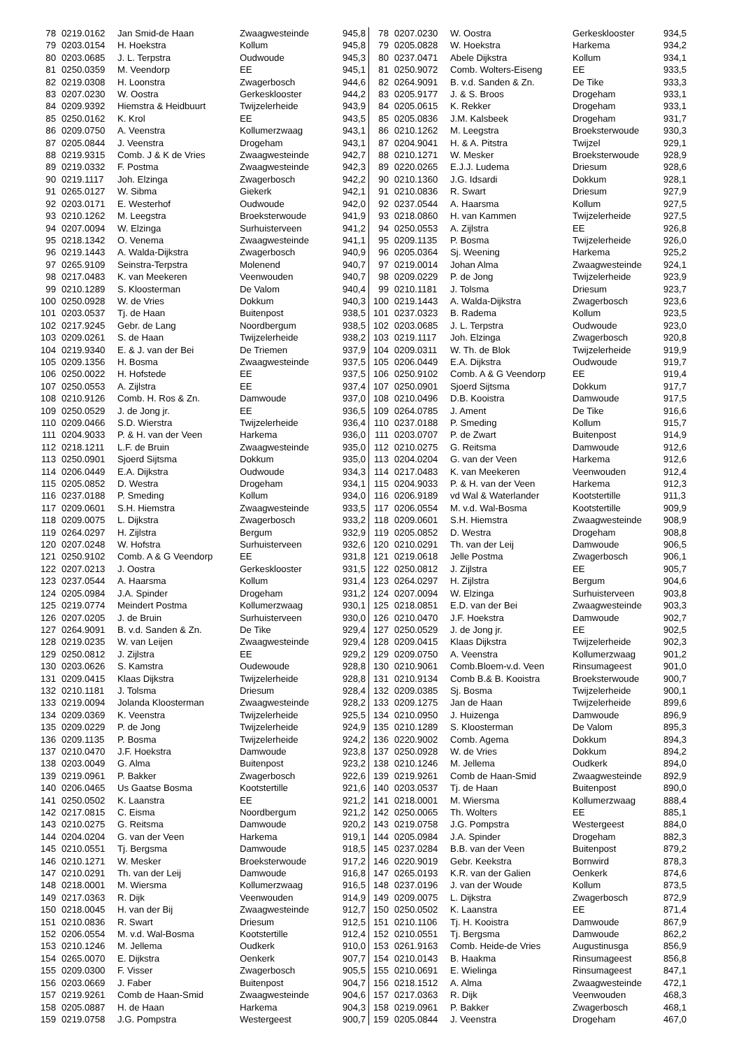| 78 | 0219.0162 | Jan Smid-de Haan | Zwaagwesteinde | 945,8 |
| 79 | 0203.0154 | H. Hoekstra | Kollum | 945,8 |
| 80 | 0203.0685 | J. L. Terpstra | Oudwoude | 945,3 |
| 81 | 0250.0359 | M. Veendorp | EE | 945,1 |
| 82 | 0219.0308 | H. Loonstra | Zwagerbosch | 944,6 |
| 83 | 0207.0230 | W. Oostra | Gerkesklooster | 944,2 |
| 84 | 0209.9392 | Hiemstra & Heidbuurt | Twijzelerheide | 943,9 |
| 85 | 0250.0162 | K. Krol | EE | 943,5 |
| 86 | 0209.0750 | A. Veenstra | Kollumerzwaag | 943,1 |
| 87 | 0205.0844 | J. Veenstra | Drogeham | 943,1 |
| 88 | 0219.9315 | Comb. J & K de Vries | Zwaagwesteinde | 942,7 |
| 89 | 0219.0332 | F. Postma | Zwaagwesteinde | 942,3 |
| 90 | 0219.1117 | Joh. Elzinga | Zwagerbosch | 942,2 |
| 91 | 0265.0127 | W. Sibma | Giekerk | 942,1 |
| 92 | 0203.0171 | E. Westerhof | Oudwoude | 942,0 |
| 93 | 0210.1262 | M. Leegstra | Broeksterwoude | 941,9 |
| 94 | 0207.0094 | W. Elzinga | Surhuisterveen | 941,2 |
| 95 | 0218.1342 | O. Venema | Zwaagwesteinde | 941,1 |
| 96 | 0219.1443 | A. Walda-Dijkstra | Zwagerbosch | 940,9 |
| 97 | 0265.9109 | Seinstra-Terpstra | Molenend | 940,7 |
| 98 | 0217.0483 | K. van Meekeren | Veenwouden | 940,7 |
| 99 | 0210.1289 | S. Kloosterman | De Valom | 940,4 |
| 100 | 0250.0928 | W. de Vries | Dokkum | 940,3 |
| 101 | 0203.0537 | Tj. de Haan | Buitenpost | 938,5 |
| 102 | 0217.9245 | Gebr. de Lang | Noordbergum | 938,5 |
| 103 | 0209.0261 | S. de Haan | Twijzelerheide | 938,2 |
| 104 | 0219.9340 | E. & J. van der Bei | De Triemen | 937,9 |
| 105 | 0209.1356 | H. Bosma | Zwaagwesteinde | 937,5 |
| 106 | 0250.0022 | H. Hofstede | EE | 937,5 |
| 107 | 0250.0553 | A. Zijlstra | EE | 937,4 |
| 108 | 0210.9126 | Comb. H. Ros & Zn. | Damwoude | 937,0 |
| 109 | 0250.0529 | J. de Jong jr. | EE | 936,5 |
| 110 | 0209.0466 | S.D. Wierstra | Twijzelerheide | 936,4 |
| 111 | 0204.9033 | P. & H. van der Veen | Harkema | 936,0 |
| 112 | 0218.1211 | L.F. de Bruin | Zwaagwesteinde | 935,0 |
| 113 | 0250.0901 | Sjoerd Sijtsma | Dokkum | 935,0 |
| 114 | 0206.0449 | E.A. Dijkstra | Oudwoude | 934,3 |
| 115 | 0205.0852 | D. Westra | Drogeham | 934,1 |
| 116 | 0237.0188 | P. Smeding | Kollum | 934,0 |
| 117 | 0209.0601 | S.H. Hiemstra | Zwaagwesteinde | 933,5 |
| 118 | 0209.0075 | L. Dijkstra | Zwagerbosch | 933,2 |
| 119 | 0264.0297 | H. Zijlstra | Bergum | 932,9 |
| 120 | 0207.0248 | W. Hofstra | Surhuisterveen | 932,6 |
| 121 | 0250.9102 | Comb. A & G Veendorp | EE | 931,8 |
| 122 | 0207.0213 | J. Oostra | Gerkesklooster | 931,5 |
| 123 | 0237.0544 | A. Haarsma | Kollum | 931,4 |
| 124 | 0205.0984 | J.A. Spinder | Drogeham | 931,2 |
| 125 | 0219.0774 | Meindert Postma | Kollumerzwaag | 930,1 |
| 126 | 0207.0205 | J. de Bruin | Surhuisterveen | 930,0 |
| 127 | 0264.9091 | B. v.d. Sanden & Zn. | De Tike | 929,4 |
| 128 | 0219.0235 | W. van Leijen | Zwaagwesteinde | 929,4 |
| 129 | 0250.0812 | J. Zijlstra | EE | 929,2 |
| 130 | 0203.0626 | S. Kamstra | Oudewoude | 928,8 |
| 131 | 0209.0415 | Klaas Dijkstra | Twijzelerheide | 928,8 |
| 132 | 0210.1181 | J. Tolsma | Driesum | 928,4 |
| 133 | 0219.0094 | Jolanda Kloosterman | Zwaagwesteinde | 928,2 |
| 134 | 0209.0369 | K. Veenstra | Twijzelerheide | 925,5 |
| 135 | 0209.0229 | P. de Jong | Twijzelerheide | 924,9 |
| 136 | 0209.1135 | P. Bosma | Twijzelerheide | 924,2 |
| 137 | 0210.0470 | J.F. Hoekstra | Damwoude | 923,8 |
| 138 | 0203.0049 | G. Alma | Buitenpost | 923,2 |
| 139 | 0219.0961 | P. Bakker | Zwagerbosch | 922,6 |
| 140 | 0206.0465 | Us Gaatse Bosma | Kootstertille | 921,6 |
| 141 | 0250.0502 | K. Laanstra | EE | 921,2 |
| 142 | 0217.0815 | C. Eisma | Noordbergum | 921,2 |
| 143 | 0210.0275 | G. Reitsma | Damwoude | 920,2 |
| 144 | 0204.0204 | G. van der Veen | Harkema | 919,1 |
| 145 | 0210.0551 | Tj. Bergsma | Damwoude | 918,5 |
| 146 | 0210.1271 | W. Mesker | Broeksterwoude | 917,2 |
| 147 | 0210.0291 | Th. van der Leij | Damwoude | 916,8 |
| 148 | 0218.0001 | M. Wiersma | Kollumerzwaag | 916,5 |
| 149 | 0217.0363 | R. Dijk | Veenwouden | 914,9 |
| 150 | 0218.0045 | H. van der Bij | Zwaagwesteinde | 912,7 |
| 151 | 0210.0836 | R. Swart | Driesum | 912,5 |
| 152 | 0206.0554 | M. v.d. Wal-Bosma | Kootstertille | 912,4 |
| 153 | 0210.1246 | M. Jellema | Oudkerk | 910,0 |
| 154 | 0265.0070 | E. Dijkstra | Oenkerk | 907,7 |
| 155 | 0209.0300 | F. Visser | Zwagerbosch | 905,5 |
| 156 | 0203.0669 | J. Faber | Buitenpost | 904,7 |
| 157 | 0219.9261 | Comb de Haan-Smid | Zwaagwesteinde | 904,6 |
| 158 | 0205.0887 | H. de Haan | Harkema | 904,3 |
| 159 | 0219.0758 | J.G. Pompstra | Westergeest | 900,7 |
| 78 | 0207.0230 | W. Oostra | Gerkesklooster | 934,5 |
| 79 | 0205.0828 | W. Hoekstra | Harkema | 934,2 |
| 80 | 0237.0471 | Abele Dijkstra | Kollum | 934,1 |
| 81 | 0250.9072 | Comb. Wolters-Eiseng | EE | 933,5 |
| 82 | 0264.9091 | B. v.d. Sanden & Zn. | De Tike | 933,3 |
| 83 | 0205.9177 | J. & S. Broos | Drogeham | 933,1 |
| 84 | 0205.0615 | K. Rekker | Drogeham | 933,1 |
| 85 | 0205.0836 | J.M. Kalsbeek | Drogeham | 931,7 |
| 86 | 0210.1262 | M. Leegstra | Broeksterwoude | 930,3 |
| 87 | 0204.9041 | H. & A. Pitstra | Twijzel | 929,1 |
| 88 | 0210.1271 | W. Mesker | Broeksterwoude | 928,9 |
| 89 | 0220.0265 | E.J.J. Ludema | Driesum | 928,6 |
| 90 | 0210.1360 | J.G. Idsardi | Dokkum | 928,1 |
| 91 | 0210.0836 | R. Swart | Driesum | 927,9 |
| 92 | 0237.0544 | A. Haarsma | Kollum | 927,5 |
| 93 | 0218.0860 | H. van Kammen | Twijzelerheide | 927,5 |
| 94 | 0250.0553 | A. Zijlstra | EE | 926,8 |
| 95 | 0209.1135 | P. Bosma | Twijzelerheide | 926,0 |
| 96 | 0205.0364 | Sj. Weening | Harkema | 925,2 |
| 97 | 0219.0014 | Johan Alma | Zwaagwesteinde | 924,1 |
| 98 | 0209.0229 | P. de Jong | Twijzelerheide | 923,9 |
| 99 | 0210.1181 | J. Tolsma | Driesum | 923,7 |
| 100 | 0219.1443 | A. Walda-Dijkstra | Zwagerbosch | 923,6 |
| 101 | 0237.0323 | B. Radema | Kollum | 923,5 |
| 102 | 0203.0685 | J. L. Terpstra | Oudwoude | 923,0 |
| 103 | 0219.1117 | Joh. Elzinga | Zwagerbosch | 920,8 |
| 104 | 0209.0311 | W. Th. de Blok | Twijzelerheide | 919,9 |
| 105 | 0206.0449 | E.A. Dijkstra | Oudwoude | 919,7 |
| 106 | 0250.9102 | Comb. A & G Veendorp | EE | 919,4 |
| 107 | 0250.0901 | Sjoerd Sijtsma | Dokkum | 917,7 |
| 108 | 0210.0496 | D.B. Kooistra | Damwoude | 917,5 |
| 109 | 0264.0785 | J. Ament | De Tike | 916,6 |
| 110 | 0237.0188 | P. Smeding | Kollum | 915,7 |
| 111 | 0203.0707 | P. de Zwart | Buitenpost | 914,9 |
| 112 | 0210.0275 | G. Reitsma | Damwoude | 912,6 |
| 113 | 0204.0204 | G. van der Veen | Harkema | 912,6 |
| 114 | 0217.0483 | K. van Meekeren | Veenwouden | 912,4 |
| 115 | 0204.9033 | P. & H. van der Veen | Harkema | 912,3 |
| 116 | 0206.9189 | vd Wal & Waterlander | Kootstertille | 911,3 |
| 117 | 0206.0554 | M. v.d. Wal-Bosma | Kootstertille | 909,9 |
| 118 | 0209.0601 | S.H. Hiemstra | Zwaagwesteinde | 908,9 |
| 119 | 0205.0852 | D. Westra | Drogeham | 908,8 |
| 120 | 0210.0291 | Th. van der Leij | Damwoude | 906,5 |
| 121 | 0219.0618 | Jelle Postma | Zwagerbosch | 906,1 |
| 122 | 0250.0812 | J. Zijlstra | EE | 905,7 |
| 123 | 0264.0297 | H. Zijlstra | Bergum | 904,6 |
| 124 | 0207.0094 | W. Elzinga | Surhuisterveen | 903,8 |
| 125 | 0218.0851 | E.D. van der Bei | Zwaagwesteinde | 903,3 |
| 126 | 0210.0470 | J.F. Hoekstra | Damwoude | 902,7 |
| 127 | 0250.0529 | J. de Jong jr. | EE | 902,5 |
| 128 | 0209.0415 | Klaas Dijkstra | Twijzelerheide | 902,3 |
| 129 | 0209.0750 | A. Veenstra | Kollumerzwaag | 901,2 |
| 130 | 0210.9061 | Comb.Bloem-v.d. Veen | Rinsumageest | 901,0 |
| 131 | 0210.9134 | Comb B.& B. Kooistra | Broeksterwoude | 900,7 |
| 132 | 0209.0385 | Sj. Bosma | Twijzelerheide | 900,1 |
| 133 | 0209.1275 | Jan de Haan | Twijzelerheide | 899,6 |
| 134 | 0210.0950 | J. Huizenga | Damwoude | 896,9 |
| 135 | 0210.1289 | S. Kloosterman | De Valom | 895,3 |
| 136 | 0220.9002 | Comb. Agema | Dokkum | 894,3 |
| 137 | 0250.0928 | W. de Vries | Dokkum | 894,2 |
| 138 | 0210.1246 | M. Jellema | Oudkerk | 894,0 |
| 139 | 0219.9261 | Comb de Haan-Smid | Zwaagwesteinde | 892,9 |
| 140 | 0203.0537 | Tj. de Haan | Buitenpost | 890,0 |
| 141 | 0218.0001 | M. Wiersma | Kollumerzwaag | 888,4 |
| 142 | 0250.0065 | Th. Wolters | EE | 885,1 |
| 143 | 0219.0758 | J.G. Pompstra | Westergeest | 884,0 |
| 144 | 0205.0984 | J.A. Spinder | Drogeham | 882,3 |
| 145 | 0237.0284 | B.B. van der Veen | Buitenpost | 879,2 |
| 146 | 0220.9019 | Gebr. Keekstra | Bornwird | 878,3 |
| 147 | 0265.0193 | K.R. van der Galien | Oenkerk | 874,6 |
| 148 | 0237.0196 | J. van der Woude | Kollum | 873,5 |
| 149 | 0209.0075 | L. Dijkstra | Zwagerbosch | 872,9 |
| 150 | 0250.0502 | K. Laanstra | EE | 871,4 |
| 151 | 0210.1106 | Tj. H. Kooistra | Damwoude | 867,9 |
| 152 | 0210.0551 | Tj. Bergsma | Damwoude | 862,2 |
| 153 | 0261.9163 | Comb. Heide-de Vries | Augustinusga | 856,9 |
| 154 | 0210.0143 | B. Haakma | Rinsumageest | 856,8 |
| 155 | 0210.0691 | E. Wielinga | Rinsumageest | 847,1 |
| 156 | 0218.1512 | A. Alma | Zwaagwesteinde | 472,1 |
| 157 | 0217.0363 | R. Dijk | Veenwouden | 468,3 |
| 158 | 0219.0961 | P. Bakker | Zwagerbosch | 468,1 |
| 159 | 0205.0844 | J. Veenstra | Drogeham | 467,0 |